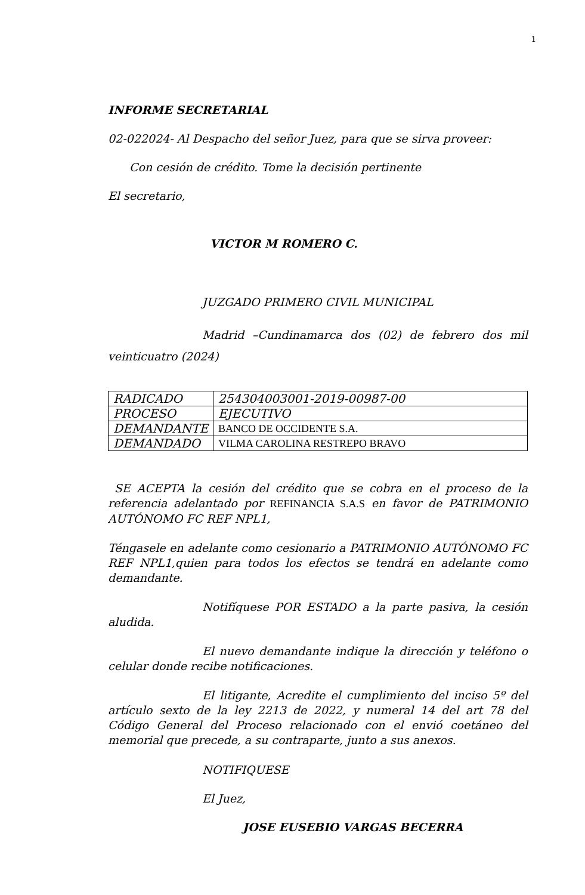1
INFORME SECRETARIAL
02-022024- Al Despacho del señor Juez, para que se sirva proveer:
Con cesión de crédito. Tome la decisión pertinente
El secretario,
VICTOR M ROMERO C.
JUZGADO PRIMERO CIVIL MUNICIPAL
Madrid –Cundinamarca dos (02) de febrero dos mil veinticuatro (2024)
| RADICADO | 254304003001-2019-00987-00 |
| PROCESO | EJECUTIVO |
| DEMANDANTE | BANCO DE OCCIDENTE S.A. |
| DEMANDADO | VILMA CAROLINA RESTREPO BRAVO |
SE ACEPTA la cesión del crédito que se cobra en el proceso de la referencia adelantado por REFINANCIA S.A.S en favor de PATRIMONIO AUTÓNOMO FC REF NPL1,
Téngasele en adelante como cesionario a PATRIMONIO AUTÓNOMO FC REF NPL1,quien para todos los efectos se tendrá en adelante como demandante.
Notifíquese POR ESTADO a la parte pasiva, la cesión aludida.
El nuevo demandante indique la dirección y teléfono o celular donde recibe notificaciones.
El litigante, Acredite el cumplimiento del inciso 5º del artículo sexto de la ley 2213 de 2022, y numeral 14 del art 78 del Código General del Proceso relacionado con el envió coetáneo del memorial que precede, a su contraparte, junto a sus anexos.
NOTIFIQUESE
El Juez,
JOSE EUSEBIO VARGAS BECERRA